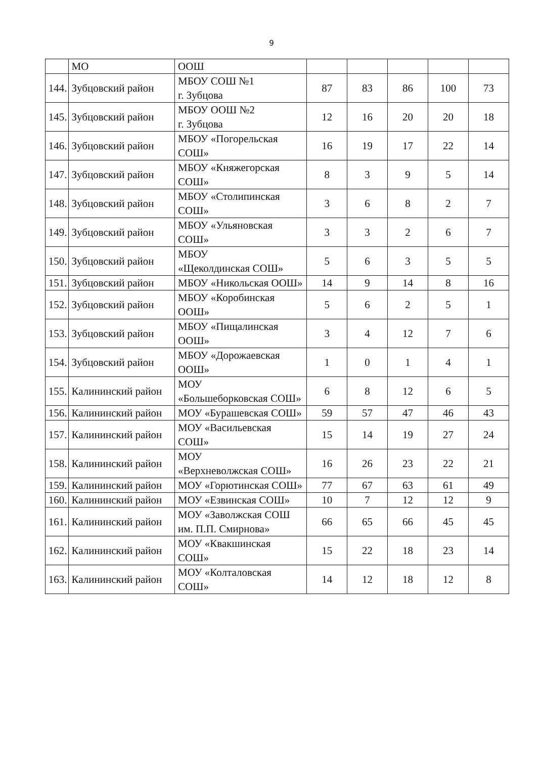9
| | МО | ООШ | | | | | |
| 144. | Зубцовский район | МБОУ СОШ №1 г. Зубцова | 87 | 83 | 86 | 100 | 73 |
| 145. | Зубцовский район | МБОУ ООШ №2 г. Зубцова | 12 | 16 | 20 | 20 | 18 |
| 146. | Зубцовский район | МБОУ «Погорельская СОШ» | 16 | 19 | 17 | 22 | 14 |
| 147. | Зубцовский район | МБОУ «Княжегорская СОШ» | 8 | 3 | 9 | 5 | 14 |
| 148. | Зубцовский район | МБОУ «Столипинская СОШ» | 3 | 6 | 8 | 2 | 7 |
| 149. | Зубцовский район | МБОУ «Ульяновская СОШ» | 3 | 3 | 2 | 6 | 7 |
| 150. | Зубцовский район | МБОУ «Щеколдинская СОШ» | 5 | 6 | 3 | 5 | 5 |
| 151. | Зубцовский район | МБОУ «Никольская ООШ» | 14 | 9 | 14 | 8 | 16 |
| 152. | Зубцовский район | МБОУ «Коробинская ООШ» | 5 | 6 | 2 | 5 | 1 |
| 153. | Зубцовский район | МБОУ «Пищалинская ООШ» | 3 | 4 | 12 | 7 | 6 |
| 154. | Зубцовский район | МБОУ «Дорожаевская ООШ» | 1 | 0 | 1 | 4 | 1 |
| 155. | Калининский район | МОУ «Большеборковская СОШ» | 6 | 8 | 12 | 6 | 5 |
| 156. | Калининский район | МОУ «Бурашевская СОШ» | 59 | 57 | 47 | 46 | 43 |
| 157. | Калининский район | МОУ «Васильевская СОШ» | 15 | 14 | 19 | 27 | 24 |
| 158. | Калининский район | МОУ «Верхневолжская СОШ» | 16 | 26 | 23 | 22 | 21 |
| 159. | Калининский район | МОУ «Горютинская СОШ» | 77 | 67 | 63 | 61 | 49 |
| 160. | Калининский район | МОУ «Езвинская СОШ» | 10 | 7 | 12 | 12 | 9 |
| 161. | Калининский район | МОУ «Заволжская СОШ им. П.П. Смирнова» | 66 | 65 | 66 | 45 | 45 |
| 162. | Калининский район | МОУ «Квакшинская СОШ» | 15 | 22 | 18 | 23 | 14 |
| 163. | Калининский район | МОУ «Колталовская СОШ» | 14 | 12 | 18 | 12 | 8 |